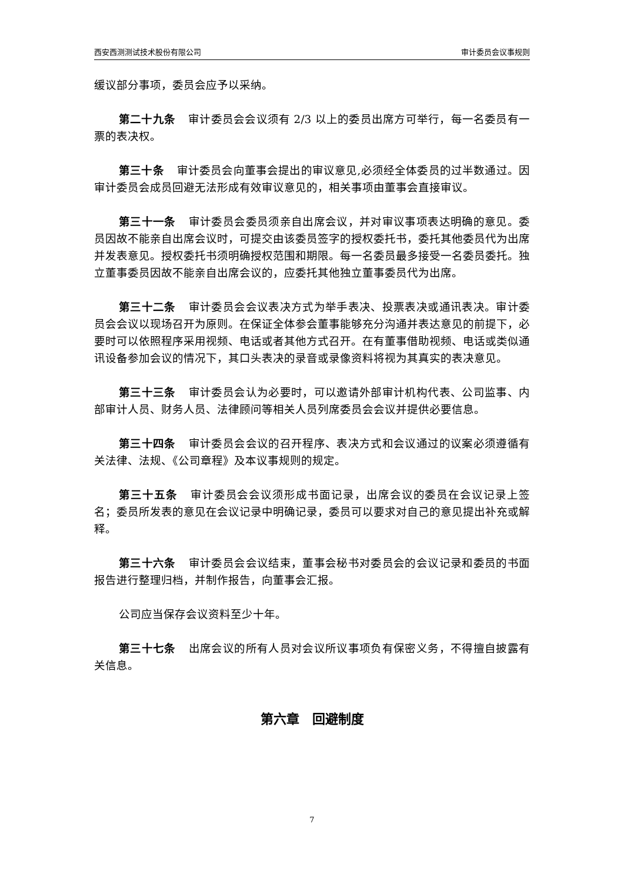西安西测测试技术股份有限公司 审计委员会议事规则
缓议部分事项，委员会应予以采纳。
第二十九条 审计委员会会议须有 2/3 以上的委员出席方可举行，每一名委员有一票的表决权。
第三十条 审计委员会向董事会提出的审议意见,必须经全体委员的过半数通过。因审计委员会成员回避无法形成有效审议意见的，相关事项由董事会直接审议。
第三十一条 审计委员会委员须亲自出席会议，并对审议事项表达明确的意见。委员因故不能亲自出席会议时，可提交由该委员签字的授权委托书，委托其他委员代为出席并发表意见。授权委托书须明确授权范围和期限。每一名委员最多接受一名委员委托。独立董事委员因故不能亲自出席会议的，应委托其他独立董事委员代为出席。
第三十二条 审计委员会会议表决方式为举手表决、投票表决或通讯表决。审计委员会会议以现场召开为原则。在保证全体参会董事能够充分沟通并表达意见的前提下，必要时可以依照程序采用视频、电话或者其他方式召开。在有董事借助视频、电话或类似通讯设备参加会议的情况下，其口头表决的录音或录像资料将视为其真实的表决意见。
第三十三条 审计委员会认为必要时，可以邀请外部审计机构代表、公司监事、内部审计人员、财务人员、法律顾问等相关人员列席委员会会议并提供必要信息。
第三十四条 审计委员会会议的召开程序、表决方式和会议通过的议案必须遵循有关法律、法规、《公司章程》及本议事规则的规定。
第三十五条 审计委员会会议须形成书面记录，出席会议的委员在会议记录上签名；委员所发表的意见在会议记录中明确记录，委员可以要求对自己的意见提出补充或解释。
第三十六条 审计委员会会议结束，董事会秘书对委员会的会议记录和委员的书面报告进行整理归档，并制作报告，向董事会汇报。
公司应当保存会议资料至少十年。
第三十七条 出席会议的所有人员对会议所议事项负有保密义务，不得擅自披露有关信息。
第六章　回避制度
7